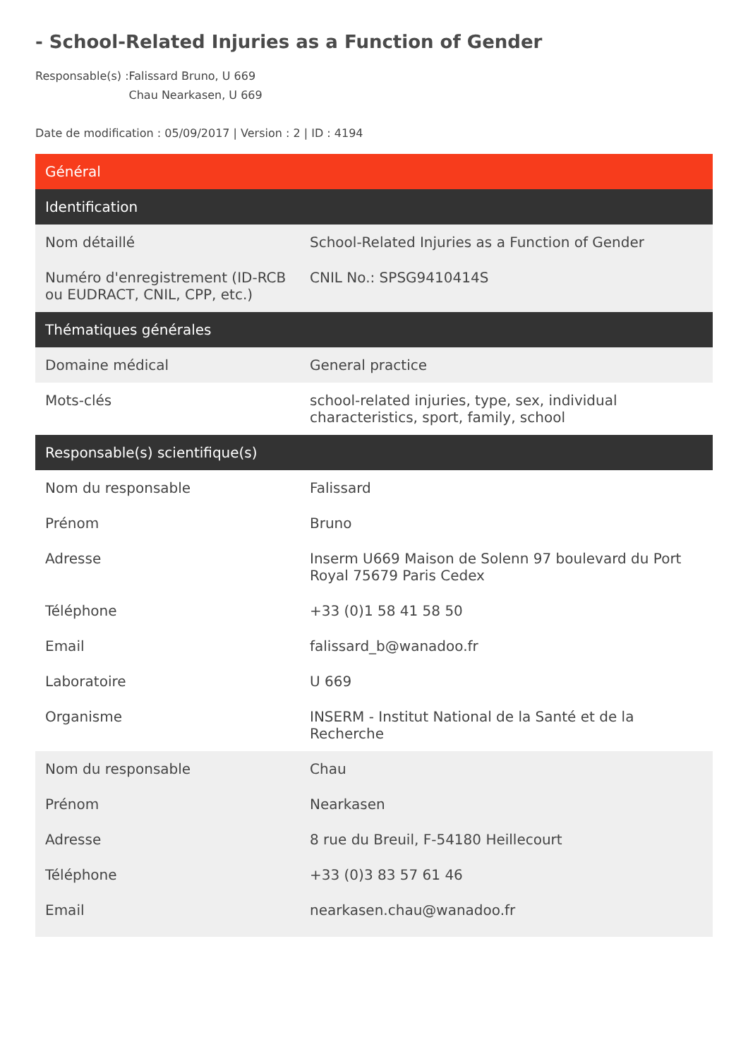- School-Related Injuries as a Function of Gender
Responsable(s) : Falissard Bruno, U 669
Chau Nearkasen, U 669
Date de modification : 05/09/2017 | Version : 2 | ID : 4194
| Général | |
| --- | --- |
| Identification | |
| Nom détaillé | School-Related Injuries as a Function of Gender |
| Numéro d'enregistrement (ID-RCB ou EUDRACT, CNIL, CPP, etc.) | CNIL No.: SPSG9410414S |
| Thématiques générales | |
| Domaine médical | General practice |
| Mots-clés | school-related injuries, type, sex, individual characteristics, sport, family, school |
| Responsable(s) scientifique(s) | |
| Nom du responsable | Falissard |
| Prénom | Bruno |
| Adresse | Inserm U669 Maison de Solenn 97 boulevard du Port Royal 75679 Paris Cedex |
| Téléphone | +33 (0)1 58 41 58 50 |
| Email | falissard_b@wanadoo.fr |
| Laboratoire | U 669 |
| Organisme | INSERM - Institut National de la Santé et de la Recherche |
| Nom du responsable | Chau |
| Prénom | Nearkasen |
| Adresse | 8 rue du Breuil, F-54180 Heillecourt |
| Téléphone | +33 (0)3 83 57 61 46 |
| Email | nearkasen.chau@wanadoo.fr |